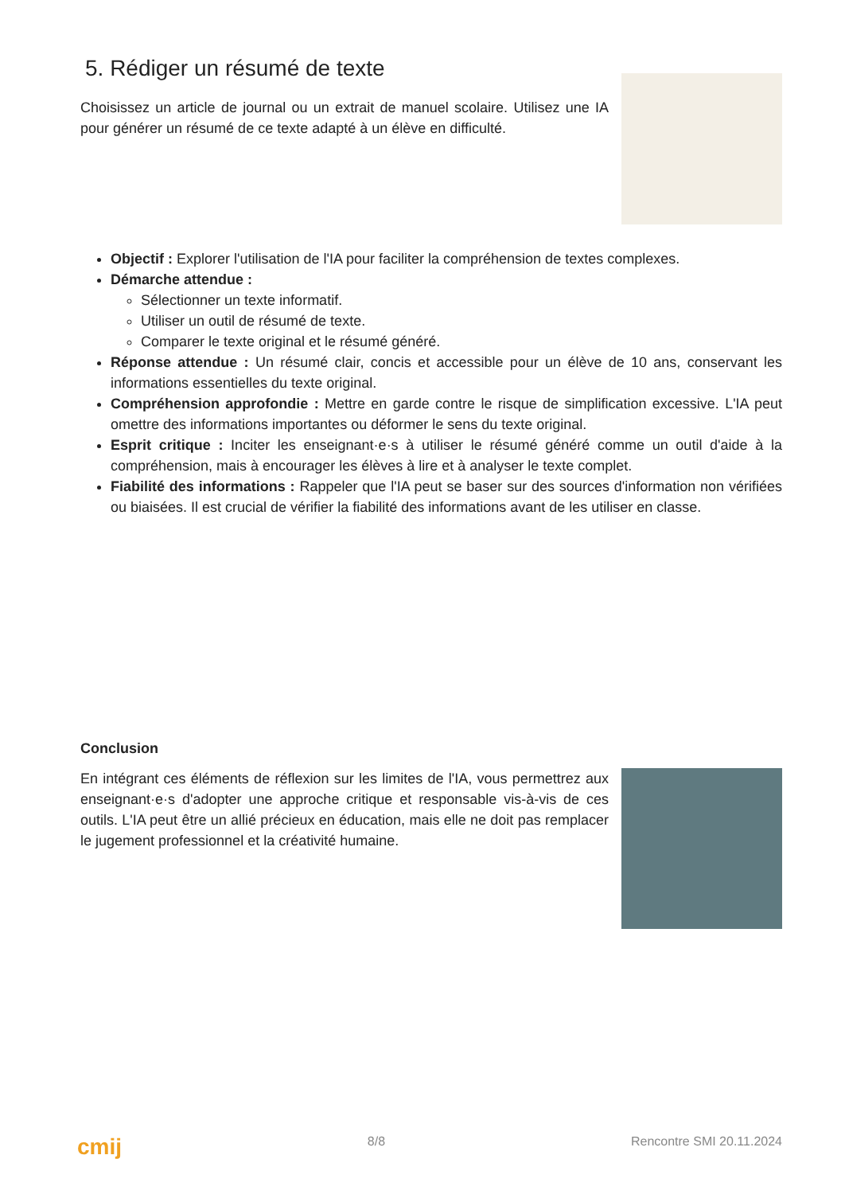5. Rédiger un résumé de texte
Choisissez un article de journal ou un extrait de manuel scolaire. Utilisez une IA pour générer un résumé de ce texte adapté à un élève en difficulté.
Objectif : Explorer l'utilisation de l'IA pour faciliter la compréhension de textes complexes.
Démarche attendue :
Sélectionner un texte informatif.
Utiliser un outil de résumé de texte.
Comparer le texte original et le résumé généré.
Réponse attendue : Un résumé clair, concis et accessible pour un élève de 10 ans, conservant les informations essentielles du texte original.
Compréhension approfondie : Mettre en garde contre le risque de simplification excessive. L'IA peut omettre des informations importantes ou déformer le sens du texte original.
Esprit critique : Inciter les enseignant·e·s à utiliser le résumé généré comme un outil d'aide à la compréhension, mais à encourager les élèves à lire et à analyser le texte complet.
Fiabilité des informations : Rappeler que l'IA peut se baser sur des sources d'information non vérifiées ou biaisées. Il est crucial de vérifier la fiabilité des informations avant de les utiliser en classe.
Conclusion
En intégrant ces éléments de réflexion sur les limites de l'IA, vous permettrez aux enseignant·e·s d'adopter une approche critique et responsable vis-à-vis de ces outils. L'IA peut être un allié précieux en éducation, mais elle ne doit pas remplacer le jugement professionnel et la créativité humaine.
cmij 8/8 Rencontre SMI 20.11.2024